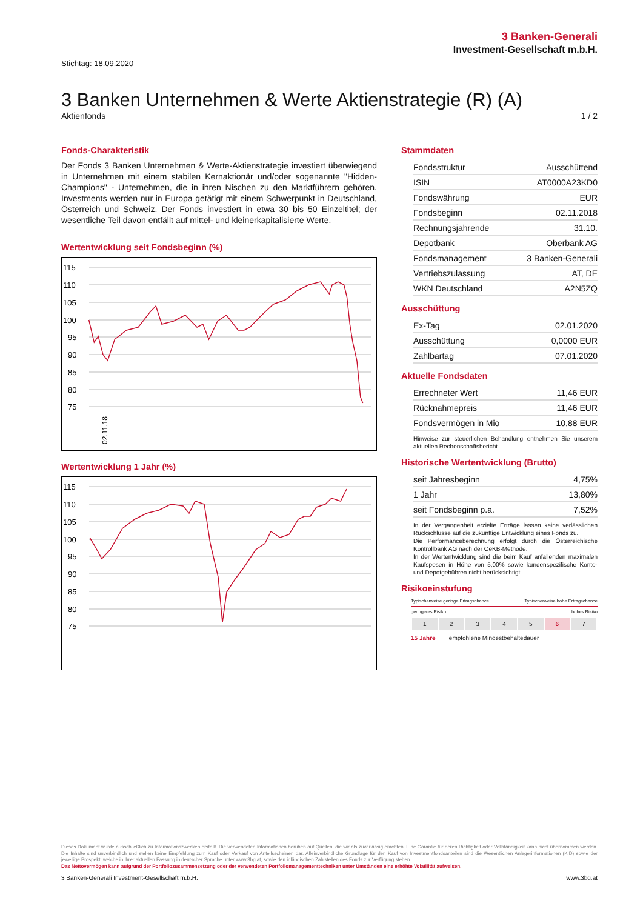3 Banken-Generali
Investment-Gesellschaft m.b.H.
Stichtag: 18.09.2020
3 Banken Unternehmen & Werte Aktienstrategie (R) (A)
Aktienfonds 1 / 2
Fonds-Charakteristik
Der Fonds 3 Banken Unternehmen & Werte-Aktienstrategie investiert überwiegend in Unternehmen mit einem stabilen Kernaktionär und/oder sogenannte "Hidden-Champions" - Unternehmen, die in ihren Nischen zu den Marktführern gehören. Investments werden nur in Europa getätigt mit einem Schwerpunkt in Deutschland, Österreich und Schweiz. Der Fonds investiert in etwa 30 bis 50 Einzeltitel; der wesentliche Teil davon entfällt auf mittel- und kleinerkapitalisierte Werte.
Wertentwicklung seit Fondsbeginn (%)
115
110
105
100
95
90
85
80
75
02.11.18
Wertentwicklung 1 Jahr (%)
115
110
105
100
95
90
85
80
75
Achsen: 02.11.18 05.12.18 14.01.19 14.02.19 20.03.19 24.04.19 28.05.19 04.07.19 06.08.19 09.09.19 10.10.19 14.11.19 17.12.19 27.01.20 28.02.20 01.04.20 07.05.20 15.06.20 16.07.20 18.08.20 18.09.20
Stammdaten
| Fondsstruktur | Ausschüttend |
| ISIN | AT0000A23KD0 |
| Fondswährung | EUR |
| Fondsbeginn | 02.11.2018 |
| Rechnungsjahrende | 31.10. |
| Depotbank | Oberbank AG |
| Fondsmanagement | 3 Banken-Generali |
| Vertriebszulassung | AT, DE |
| WKN Deutschland | A2N5ZQ |
Ausschüttung
| Ex-Tag | 02.01.2020 |
| Ausschüttung | 0,0000 EUR |
| Zahlbartag | 07.01.2020 |
Aktuelle Fondsdaten
| Errechneter Wert | 11,46 EUR |
| Rücknahmepreis | 11,46 EUR |
| Fondsvermögen in Mio | 10,88 EUR |
Hinweise zur steuerlichen Behandlung entnehmen Sie unserem aktuellen Rechenschaftsbericht.
Historische Wertentwicklung (Brutto)
| seit Jahresbeginn | 4,75% |
| 1 Jahr | 13,80% |
| seit Fondsbeginn p.a. | 7,52% |
In der Vergangenheit erzielte Erträge lassen keine verlässlichen Rückschlüsse auf die zukünftige Entwicklung eines Fonds zu.
Die Performanceberechnung erfolgt durch die Österreichische Kontrollbank AG nach der OeKB-Methode.
In der Wertentwicklung sind die beim Kauf anfallenden maximalen Kaufspesen in Höhe von 5,00% sowie kundenspezifische Konto- und Depotgebühren nicht berücksichtigt.
Risikoeinstufung
Typischerweise geringe Ertragschance Typischerweise hohe Ertragschance
geringeres Risiko hohes Risiko
| 1 | 2 | 3 | 4 | 5 | 6 | 7 |
15 Jahre empfohlene Mindestbehaltedauer
Dieses Dokument wurde ausschließlich zu Informationszwecken erstellt. Die verwendeten Informationen beruhen auf Quellen, die wir als zuverlässig erachten. Eine Garantie für deren Richtigkeit oder Vollständigkeit kann nicht übernommen werden. Die Inhalte sind unverbindlich und stellen keine Empfehlung zum Kauf oder Verkauf von Anteilsscheinen dar. Alleinverbindliche Grundlage für den Kauf von Investmentfondsanteilen sind die Wesentlichen Anlegerinformationen (KID) sowie der jeweilige Prospekt, welche in ihrer aktuellen Fassung in deutscher Sprache unter www.3bg.at, sowie den inländischen Zahlstellen des Fonds zur Verfügung stehen.
Das Nettovermögen kann aufgrund der Portfoliozusammensetzung oder der verwendeten Portfoliomanagementtechniken unter Umständen eine erhöhte Volatilität aufweisen.
3 Banken-Generali Investment-Gesellschaft m.b.H. www.3bg.at